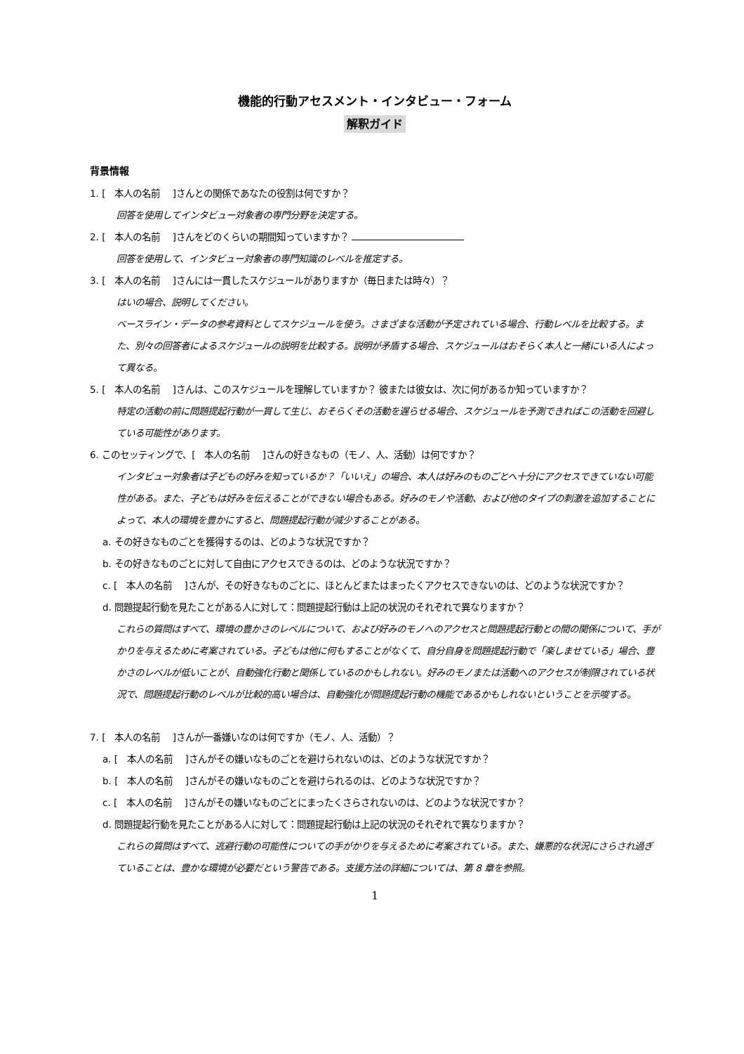機能的行動アセスメント・インタビュー・フォーム
解釈ガイド
背景情報
1. [　本人の名前　 ]さんとの関係であなたの役割は何ですか？
回答を使用してインタビュー対象者の専門分野を決定する。
2. [　本人の名前　 ]さんをどのくらいの期間知っていますか？
回答を使用して、インタビュー対象者の専門知識のレベルを推定する。
3. [　本人の名前　 ]さんには一貫したスケジュールがありますか（毎日または時々）？
はいの場合、説明してください。
ベースライン・データの参考資料としてスケジュールを使う。さまざまな活動が予定されている場合、行動レベルを比較する。また、別々の回答者によるスケジュールの説明を比較する。説明が矛盾する場合、スケジュールはおそらく本人と一緒にいる人によって異なる。
5. [　本人の名前　 ]さんは、このスケジュールを理解していますか？ 彼または彼女は、次に何があるか知っていますか？
特定の活動の前に問題提起行動が一貫して生じ、おそらくその活動を遅らせる場合、スケジュールを予測できればこの活動を回避している可能性があります。
6. このセッティングで、[　本人の名前　 ]さんの好きなもの（モノ、人、活動）は何ですか？
インタビュー対象者は子どもの好みを知っているか？「いいえ」の場合、本人は好みのものごとへ十分にアクセスできていない可能性がある。また、子どもは好みを伝えることができない場合もある。好みのモノや活動、および他のタイプの刺激を追加することによって、本人の環境を豊かにすると、問題提起行動が減少することがある。
a. その好きなものごとを獲得するのは、どのような状況ですか？
b. その好きなものごとに対して自由にアクセスできるのは、どのような状況ですか？
c. [　本人の名前　 ]さんが、その好きなものごとに、ほとんどまたはまったくアクセスできないのは、どのような状況ですか？
d. 問題提起行動を見たことがある人に対して：問題提起行動は上記の状況のそれぞれで異なりますか？
これらの質問はすべて、環境の豊かさのレベルについて、および好みのモノへのアクセスと問題提起行動との間の関係について、手がかりを与えるために考案されている。子どもは他に何もすることがなくて、自分自身を問題提起行動で「楽しませている」場合、豊かさのレベルが低いことが、自動強化行動と関係しているのかもしれない。好みのモノまたは活動へのアクセスが制限されている状況で、問題提起行動のレベルが比較的高い場合は、自動強化が問題提起行動の機能であるかもしれないということを示唆する。
7. [　本人の名前　 ]さんが一番嫌いなのは何ですか（モノ、人、活動）？
a. [　本人の名前　 ]さんがその嫌いなものごとを避けられないのは、どのような状況ですか？
b. [　本人の名前　 ]さんがその嫌いなものごとを避けられるのは、どのような状況ですか？
c. [　本人の名前　 ]さんがその嫌いなものごとにまったくさらされないのは、どのような状況ですか？
d. 問題提起行動を見たことがある人に対して：問題提起行動は上記の状況のそれぞれで異なりますか？
これらの質問はすべて、逃避行動の可能性についての手がかりを与えるために考案されている。また、嫌悪的な状況にさらされ過ぎていることは、豊かな環境が必要だという警告である。支援方法の詳細については、第 8 章を参照。
1